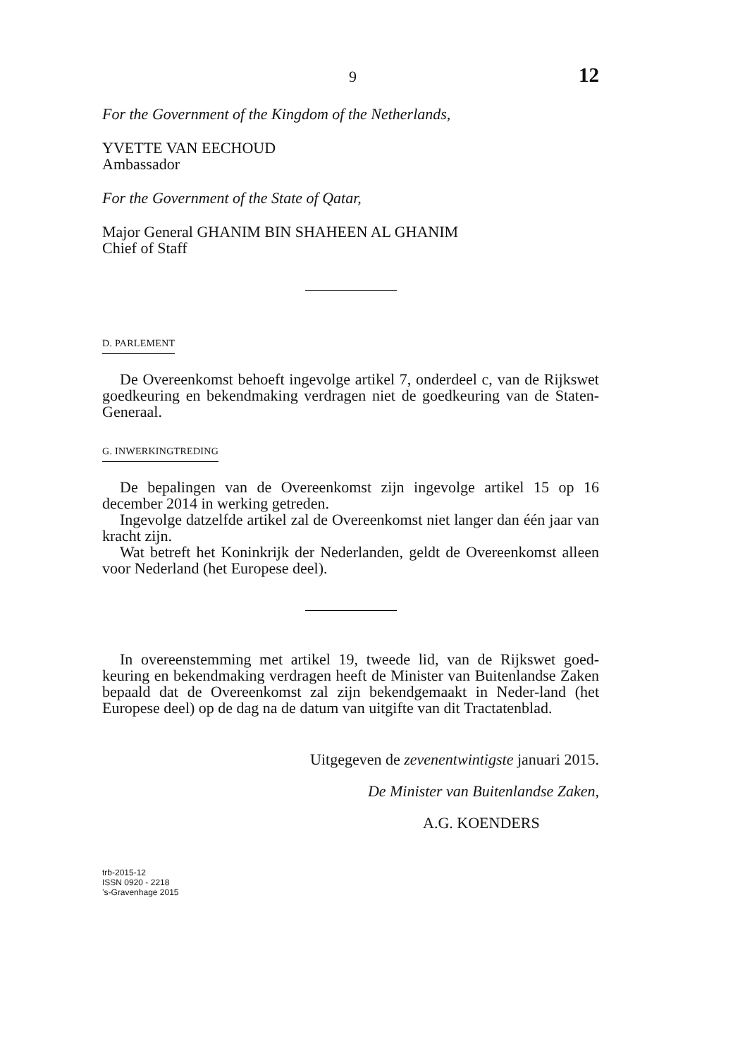9 12
For the Government of the Kingdom of the Netherlands,
YVETTE VAN EECHOUD
Ambassador
For the Government of the State of Qatar,
Major General GHANIM BIN SHAHEEN AL GHANIM
Chief of Staff
D. PARLEMENT
De Overeenkomst behoeft ingevolge artikel 7, onderdeel c, van de Rijkswet goedkeuring en bekendmaking verdragen niet de goedkeuring van de Staten-Generaal.
G. INWERKINGTREDING
De bepalingen van de Overeenkomst zijn ingevolge artikel 15 op 16 december 2014 in werking getreden.
Ingevolge datzelfde artikel zal de Overeenkomst niet langer dan één jaar van kracht zijn.
Wat betreft het Koninkrijk der Nederlanden, geldt de Overeenkomst alleen voor Nederland (het Europese deel).
In overeenstemming met artikel 19, tweede lid, van de Rijkswet goed-keuring en bekendmaking verdragen heeft de Minister van Buitenlandse Zaken bepaald dat de Overeenkomst zal zijn bekendgemaakt in Neder-land (het Europese deel) op de dag na de datum van uitgifte van dit Tractatenblad.
Uitgegeven de zevenentwintigste januari 2015.
De Minister van Buitenlandse Zaken,
A.G. KOENDERS
trb-2015-12
ISSN 0920 - 2218
’s-Gravenhage 2015